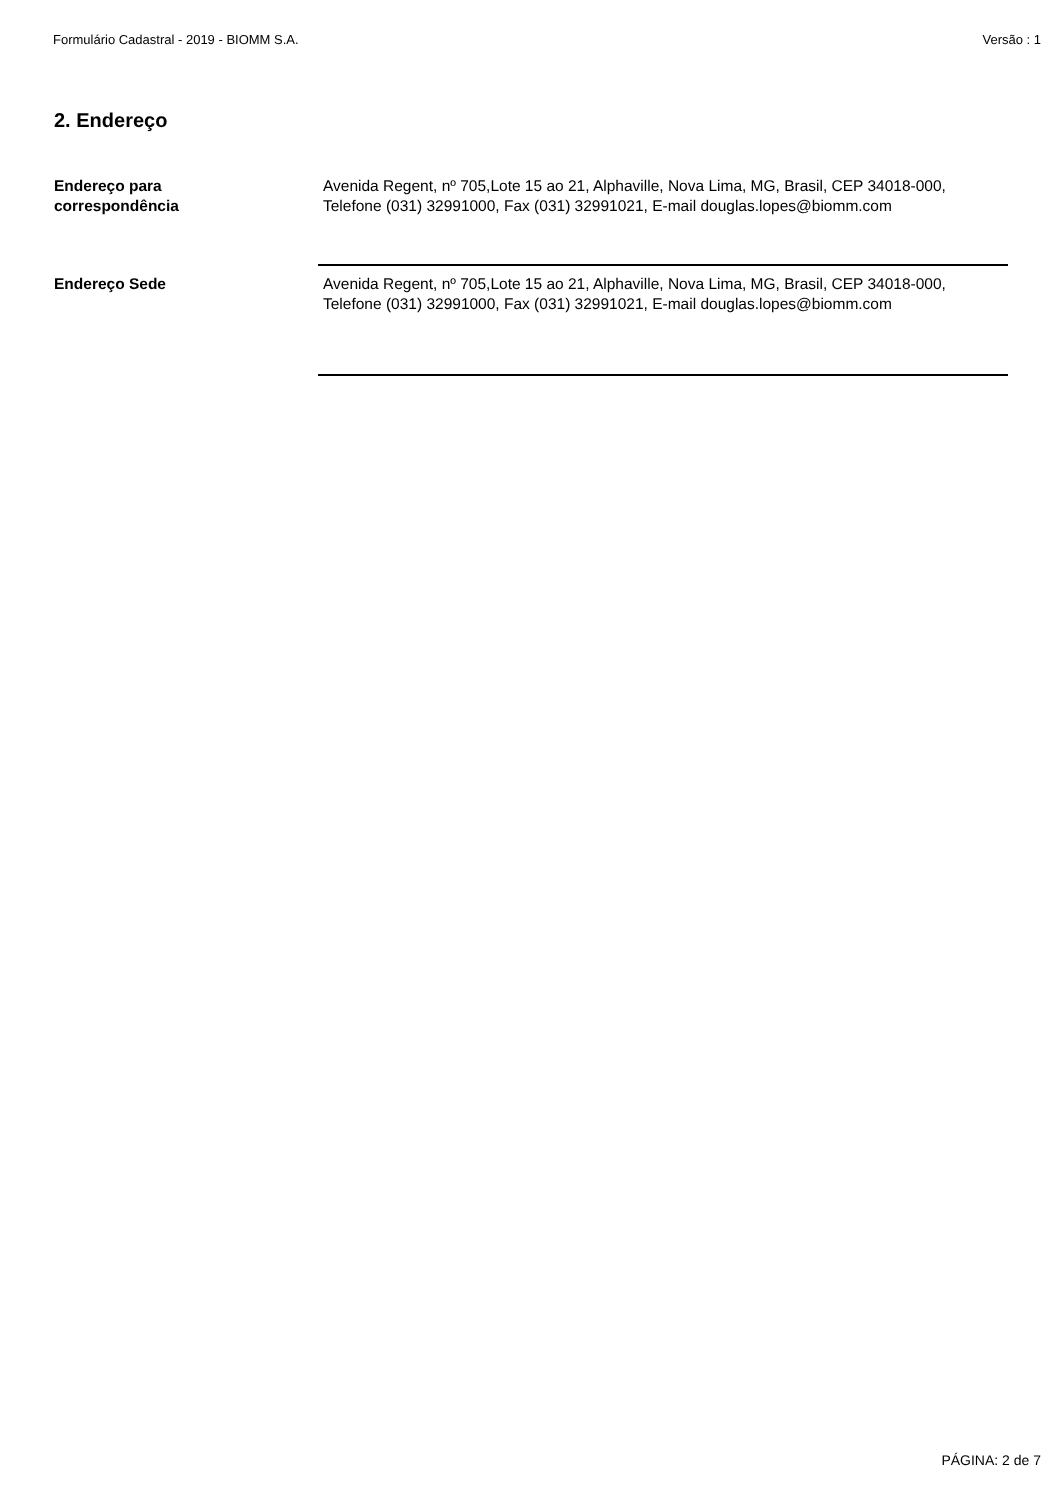Formulário Cadastral - 2019 - BIOMM S.A. Versão : 1
2. Endereço
Endereço para
correspondência
Avenida Regent, nº 705,Lote 15 ao 21, Alphaville, Nova Lima, MG, Brasil, CEP 34018-000, Telefone (031) 32991000, Fax (031) 32991021, E-mail douglas.lopes@biomm.com
Endereço Sede Avenida Regent, nº 705,Lote 15 ao 21, Alphaville, Nova Lima, MG, Brasil, CEP 34018-000, Telefone (031) 32991000, Fax (031) 32991021, E-mail douglas.lopes@biomm.com
PÁGINA: 2 de 7